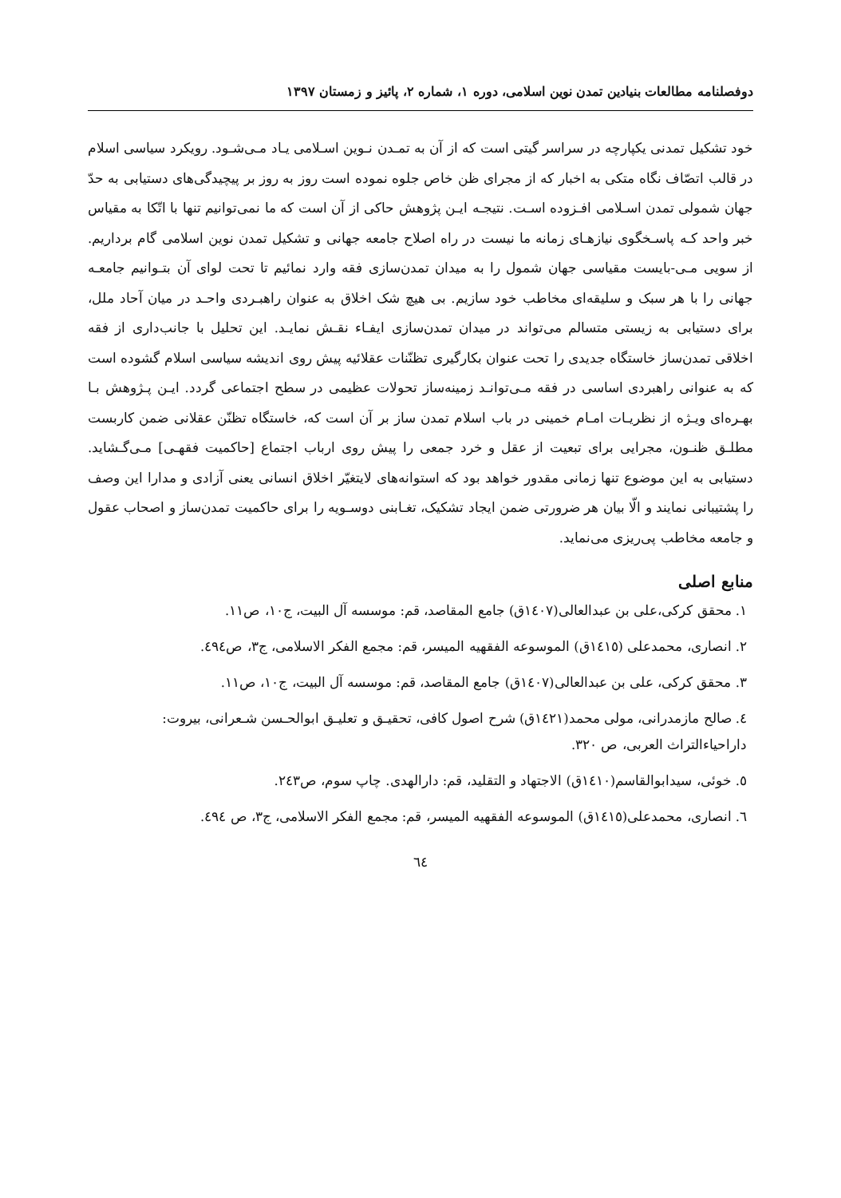دوفصلنامه مطالعات بنیادین تمدن نوین اسلامی، دوره ۱، شماره ۲، پائیز و زمستان ۱۳۹۷
خود تشکیل تمدنی یکپارچه در سراسر گیتی است که از آن به تمـدن نـوین اسـلامی یـاد مـی‌شـود. رویکرد سیاسی اسلام در قالب اتصّاف نگاه متکی به اخبار که از مجرای ظن خاص جلوه نموده است روز به روز بر پیچیدگی‌های دستیابی به حدّ جهان شمولی تمدن اسـلامی افـزوده اسـت. نتیجـه ایـن پژوهش حاکی از آن است که ما نمی‌توانیم تنها با اتّکا به مقیاس خبر واحد کـه پاسـخگوی نیازهـای زمانه ما نیست در راه اصلاح جامعه جهانی و تشکیل تمدن نوین اسلامی گام برداریم. از سویی مـی-بایست مقیاسی جهان شمول را به میدان تمدن‌سازی فقه وارد نمائیم تا تحت لوای آن بتـوانیم جامعـه جهانی را با هر سبک و سلیقه‌ای مخاطب خود سازیم. بی هیچ شک اخلاق به عنوان راهبـردی واحـد در میان آحاد ملل، برای دستیابی به زیستی متسالم می‌تواند در میدان تمدن‌سازی ایفـاء نقـش نمایـد. این تحلیل با جانب‌داری از فقه اخلاقی تمدن‌ساز خاستگاه جدیدی را تحت عنوان بکارگیری تظنّنات عقلائیه پیش روی اندیشه سیاسی اسلام گشوده است که به عنوانی راهبردی اساسی در فقه مـی‌توانـد زمینه‌ساز تحولات عظیمی در سطح اجتماعی گردد. ایـن پـژوهش بـا بهـره‌ای ویـژه از نظریـات امـام خمینی در باب اسلام تمدن ساز بر آن است که، خاستگاه تظنّن عقلانی ضمن کاربست مطلـق ظنـون، مجرایی برای تبعیت از عقل و خرد جمعی را پیش روی ارباب اجتماع [حاکمیت فقهـی] مـی‌گـشاید. دستیابی به این موضوع تنها زمانی مقدور خواهد بود که استوانه‌های لایتغیّر اخلاق انسانی یعنی آزادی و مدارا این وصف را پشتیبانی نمایند و الّا بیان هر ضرورتی ضمن ایجاد تشکیک، تغـابنی دوسـویه را برای حاکمیت تمدن‌ساز و اصحاب عقول و جامعه مخاطب پی‌ریزی می‌نماید.
منابع اصلی
۱. محقق کرکی،علی بن عبدالعالی(١٤٠٧ق) جامع المقاصد، قم: موسسه آل البیت، ج١٠، ص١١.
۲. انصاری، محمدعلی (١٤١٥ق) الموسوعه الفقهیه المیسر، قم: مجمع الفکر الاسلامی، ج۳، ص٤٩٤.
۳. محقق کرکی، علی بن عبدالعالی(١٤٠٧ق) جامع المقاصد، قم: موسسه آل البیت، ج١٠، ص١١.
٤. صالح مازمدرانی، مولی محمد(١٤٢١ق) شرح اصول کافی، تحقیـق و تعلیـق ابوالحـسن شـعرانی، بیروت: داراحیاءالتراث العربی، ص ٣٢٠.
٥. خوئی، سیدابوالقاسم(١٤١٠ق) الاجتهاد و التقلید، قم: دارالهدی. چاپ سوم، ص٢٤٣.
٦. انصاری، محمدعلی(١٤١٥ق) الموسوعه الفقهیه المیسر، قم: مجمع الفکر الاسلامی، ج۳، ص ٤٩٤.
٦٤